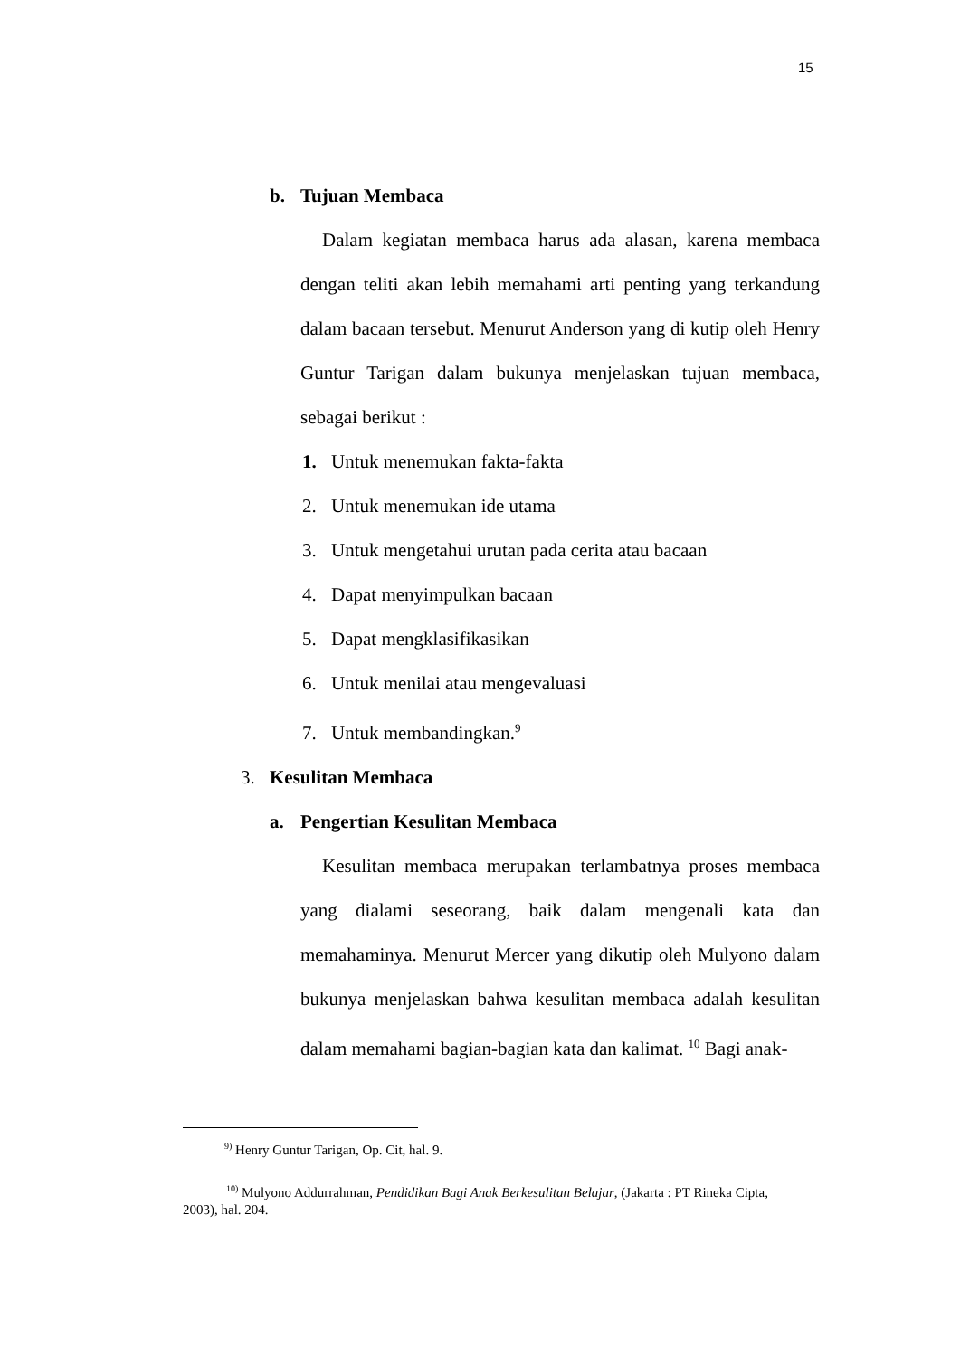15
b. Tujuan Membaca
Dalam kegiatan membaca harus ada alasan, karena membaca dengan teliti akan lebih memahami arti penting yang terkandung dalam bacaan tersebut. Menurut Anderson yang di kutip oleh Henry Guntur Tarigan dalam bukunya menjelaskan tujuan membaca, sebagai berikut :
1. Untuk menemukan fakta-fakta
2. Untuk menemukan ide utama
3. Untuk mengetahui urutan pada cerita atau bacaan
4. Dapat menyimpulkan bacaan
5. Dapat mengklasifikasikan
6. Untuk menilai atau mengevaluasi
7. Untuk membandingkan.<sup>9</sup>
3. Kesulitan Membaca
a. Pengertian Kesulitan Membaca
Kesulitan membaca merupakan terlambatnya proses membaca yang dialami seseorang, baik dalam mengenali kata dan memahaminya. Menurut Mercer yang dikutip oleh Mulyono dalam bukunya menjelaskan bahwa kesulitan membaca adalah kesulitan dalam memahami bagian-bagian kata dan kalimat. <sup>10</sup> Bagi anak-
<sup>9)</sup> Henry Guntur Tarigan, Op. Cit, hal. 9.
<sup>10)</sup> Mulyono Addurrahman, Pendidikan Bagi Anak Berkesulitan Belajar, (Jakarta : PT Rineka Cipta, 2003), hal. 204.